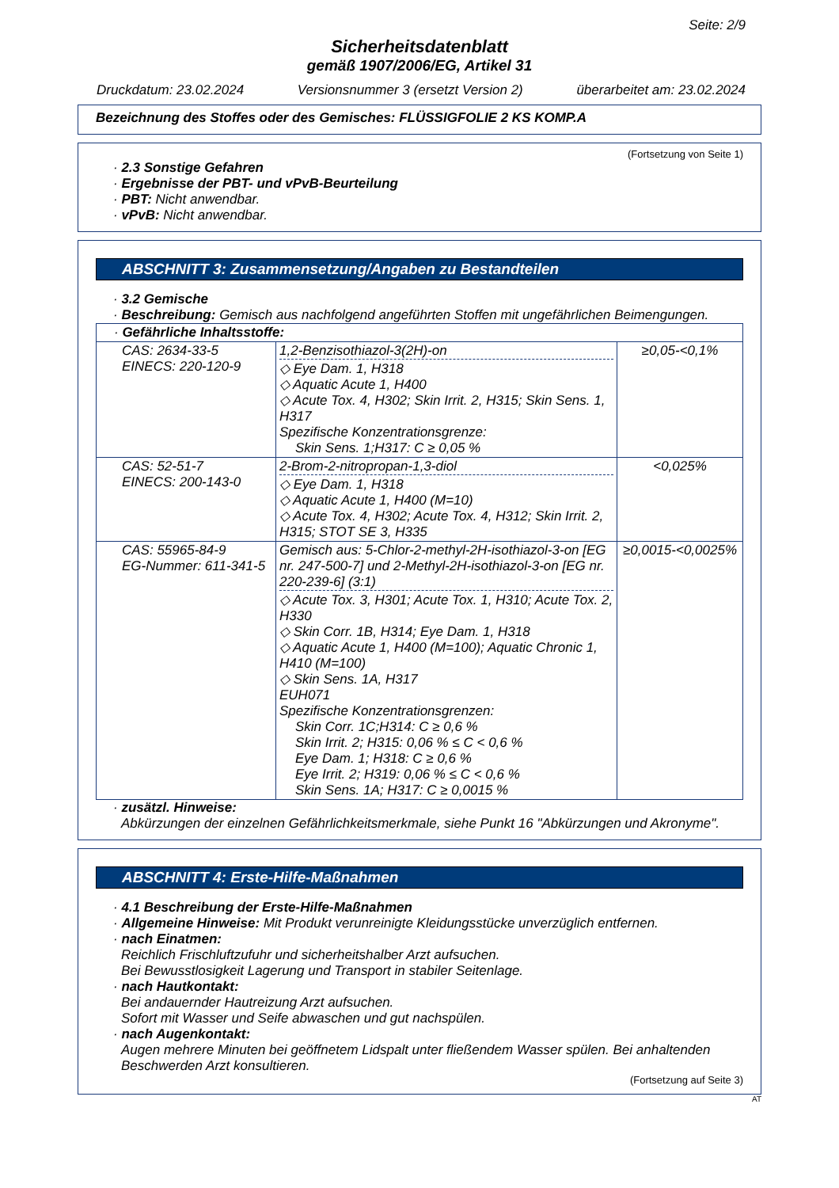Seite: 2/9
Sicherheitsdatenblatt
gemäß 1907/2006/EG, Artikel 31
Druckdatum: 23.02.2024 Versionsnummer 3 (ersetzt Version 2) überarbeitet am: 23.02.2024
Bezeichnung des Stoffes oder des Gemisches: FLÜSSIGFOLIE 2 KS KOMP.A
(Fortsetzung von Seite 1)
· 2.3 Sonstige Gefahren
· Ergebnisse der PBT- und vPvB-Beurteilung
· PBT: Nicht anwendbar.
· vPvB: Nicht anwendbar.
ABSCHNITT 3: Zusammensetzung/Angaben zu Bestandteilen
· 3.2 Gemische
· Beschreibung: Gemisch aus nachfolgend angeführten Stoffen mit ungefährlichen Beimengungen.
| · Gefährliche Inhaltsstoffe: | | |
| CAS: 2634-33-5 EINECS: 220-120-9 | 1,2-Benzisothiazol-3(2H)-on ◇ Eye Dam. 1, H318 ◇ Aquatic Acute 1, H400 ◇ Acute Tox. 4, H302; Skin Irrit. 2, H315; Skin Sens. 1, H317 Spezifische Konzentrationsgrenze: Skin Sens. 1;H317: C ≥ 0,05 % | ≥0,05-<0,1% |
| CAS: 52-51-7 EINECS: 200-143-0 | 2-Brom-2-nitropropan-1,3-diol ◇ Eye Dam. 1, H318 ◇ Aquatic Acute 1, H400 (M=10) ◇ Acute Tox. 4, H302; Acute Tox. 4, H312; Skin Irrit. 2, H315; STOT SE 3, H335 | <0,025% |
| CAS: 55965-84-9 EG-Nummer: 611-341-5 | Gemisch aus: 5-Chlor-2-methyl-2H-isothiazol-3-on [EG nr. 247-500-7] und 2-Methyl-2H-isothiazol-3-on [EG nr. 220-239-6] (3:1) ◇ Acute Tox. 3, H301; Acute Tox. 1, H310; Acute Tox. 2, H330 ◇ Skin Corr. 1B, H314; Eye Dam. 1, H318 ◇ Aquatic Acute 1, H400 (M=100); Aquatic Chronic 1, H410 (M=100) ◇ Skin Sens. 1A, H317 EUH071 Spezifische Konzentrationsgrenzen: Skin Corr. 1C;H314: C ≥ 0,6 % Skin Irrit. 2; H315: 0,06 % ≤ C < 0,6 % Eye Dam. 1; H318: C ≥ 0,6 % Eye Irrit. 2; H319: 0,06 % ≤ C < 0,6 % Skin Sens. 1A; H317: C ≥ 0,0015 % | ≥0,0015-<0,0025% |
· zusätzl. Hinweise:
Abkürzungen der einzelnen Gefährlichkeitsmerkmale, siehe Punkt 16 "Abkürzungen und Akronyme".
ABSCHNITT 4: Erste-Hilfe-Maßnahmen
· 4.1 Beschreibung der Erste-Hilfe-Maßnahmen
· Allgemeine Hinweise: Mit Produkt verunreinigte Kleidungsstücke unverzüglich entfernen.
· nach Einatmen:
Reichlich Frischluftzufuhr und sicherheitshalber Arzt aufsuchen.
Bei Bewusstlosigkeit Lagerung und Transport in stabiler Seitenlage.
· nach Hautkontakt:
Bei andauernder Hautreizung Arzt aufsuchen.
Sofort mit Wasser und Seife abwaschen und gut nachspülen.
· nach Augenkontakt:
Augen mehrere Minuten bei geöffnetem Lidspalt unter fließendem Wasser spülen. Bei anhaltenden Beschwerden Arzt konsultieren.
(Fortsetzung auf Seite 3)
AT